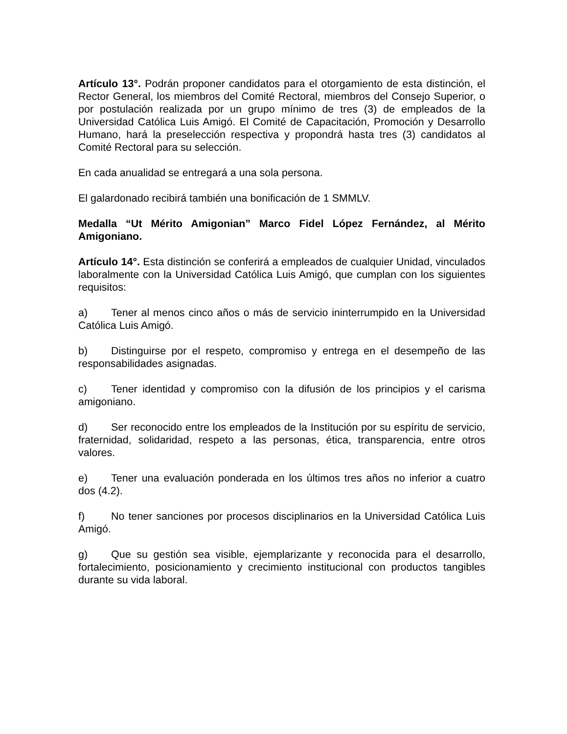Artículo 13°. Podrán proponer candidatos para el otorgamiento de esta distinción, el Rector General, los miembros del Comité Rectoral, miembros del Consejo Superior, o por postulación realizada por un grupo mínimo de tres (3) de empleados de la Universidad Católica Luis Amigó. El Comité de Capacitación, Promoción y Desarrollo Humano, hará la preselección respectiva y propondrá hasta tres (3) candidatos al Comité Rectoral para su selección.
En cada anualidad se entregará a una sola persona.
El galardonado recibirá también una bonificación de 1 SMMLV.
Medalla “Ut Mérito Amigonian” Marco Fidel López Fernández, al Mérito Amigoniano.
Artículo 14°. Esta distinción se conferirá a empleados de cualquier Unidad, vinculados laboralmente con la Universidad Católica Luis Amigó, que cumplan con los siguientes requisitos:
a) Tener al menos cinco años o más de servicio ininterrumpido en la Universidad Católica Luis Amigó.
b) Distinguirse por el respeto, compromiso y entrega en el desempeño de las responsabilidades asignadas.
c) Tener identidad y compromiso con la difusión de los principios y el carisma amigoniano.
d) Ser reconocido entre los empleados de la Institución por su espíritu de servicio, fraternidad, solidaridad, respeto a las personas, ética, transparencia, entre otros valores.
e) Tener una evaluación ponderada en los últimos tres años no inferior a cuatro dos (4.2).
f) No tener sanciones por procesos disciplinarios en la Universidad Católica Luis Amigó.
g) Que su gestión sea visible, ejemplarizante y reconocida para el desarrollo, fortalecimiento, posicionamiento y crecimiento institucional con productos tangibles durante su vida laboral.